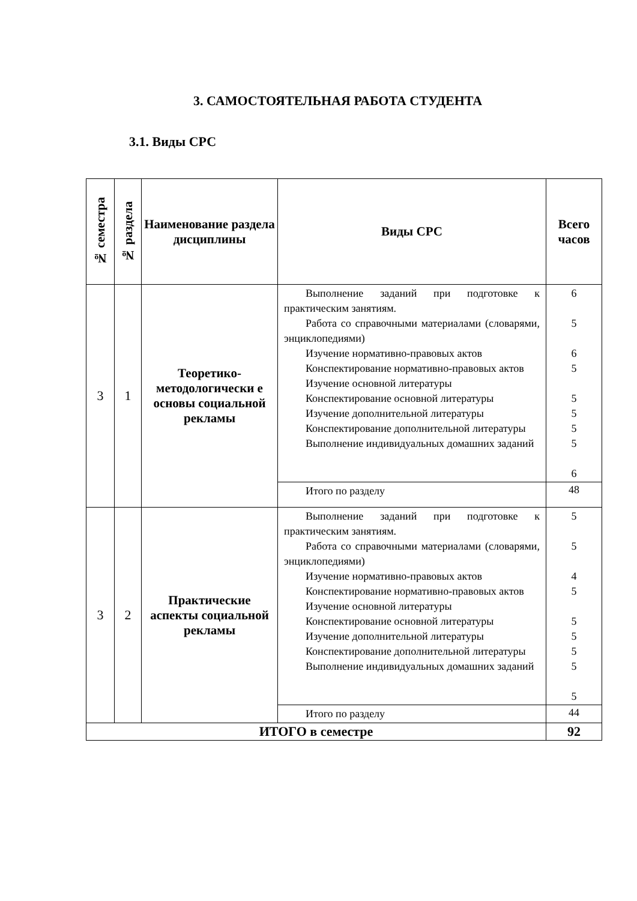3. САМОСТОЯТЕЛЬНАЯ РАБОТА СТУДЕНТА
3.1. Виды СРС
| № семестра | № раздела | Наименование раздела дисциплины | Виды СРС | Всего часов |
| --- | --- | --- | --- | --- |
| 3 | 1 | Теоретико-методологически е основы социальной рекламы | Выполнение заданий при подготовке к практическим занятиям. Работа со справочными материалами (словарями, энциклопедиями) Изучение нормативно-правовых актов Конспектирование нормативно-правовых актов Изучение основной литературы Конспектирование основной литературы Изучение дополнительной литературы Конспектирование дополнительной литературы Выполнение индивидуальных домашних заданий | 6 5 6 5 5 5 5 5 6 |
| | | | Итого по разделу | 48 |
| 3 | 2 | Практические аспекты социальной рекламы | Выполнение заданий при подготовке к практическим занятиям. Работа со справочными материалами (словарями, энциклопедиями) Изучение нормативно-правовых актов Конспектирование нормативно-правовых актов Изучение основной литературы Конспектирование основной литературы Изучение дополнительной литературы Конспектирование дополнительной литературы Выполнение индивидуальных домашних заданий | 5 5 4 5 5 5 5 5 5 |
| | | | Итого по разделу | 44 |
| ИТОГО в семестре | | | | 92 |